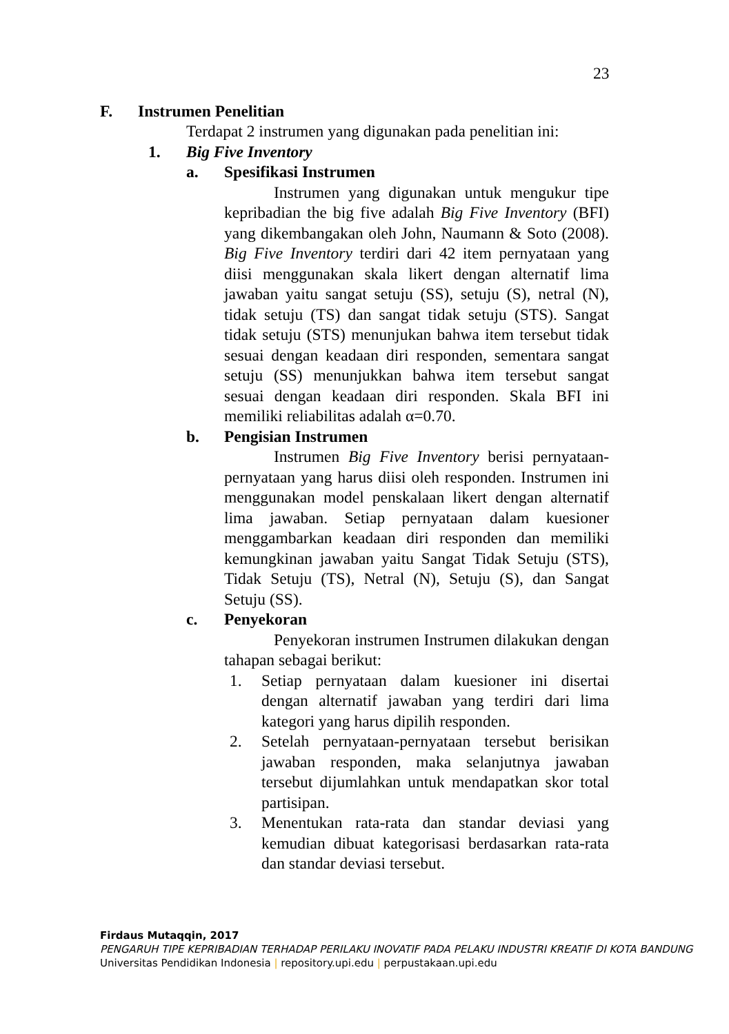23
F. Instrumen Penelitian
Terdapat 2 instrumen yang digunakan pada penelitian ini:
1. Big Five Inventory
a. Spesifikasi Instrumen
Instrumen yang digunakan untuk mengukur tipe kepribadian the big five adalah Big Five Inventory (BFI) yang dikembangakan oleh John, Naumann & Soto (2008). Big Five Inventory terdiri dari 42 item pernyataan yang diisi menggunakan skala likert dengan alternatif lima jawaban yaitu sangat setuju (SS), setuju (S), netral (N), tidak setuju (TS) dan sangat tidak setuju (STS). Sangat tidak setuju (STS) menunjukan bahwa item tersebut tidak sesuai dengan keadaan diri responden, sementara sangat setuju (SS) menunjukkan bahwa item tersebut sangat sesuai dengan keadaan diri responden. Skala BFI ini memiliki reliabilitas adalah α=0.70.
b. Pengisian Instrumen
Instrumen Big Five Inventory berisi pernyataan-pernyataan yang harus diisi oleh responden. Instrumen ini menggunakan model penskalaan likert dengan alternatif lima jawaban. Setiap pernyataan dalam kuesioner menggambarkan keadaan diri responden dan memiliki kemungkinan jawaban yaitu Sangat Tidak Setuju (STS), Tidak Setuju (TS), Netral (N), Setuju (S), dan Sangat Setuju (SS).
c. Penyekoran
Penyekoran instrumen Instrumen dilakukan dengan tahapan sebagai berikut:
1. Setiap pernyataan dalam kuesioner ini disertai dengan alternatif jawaban yang terdiri dari lima kategori yang harus dipilih responden.
2. Setelah pernyataan-pernyataan tersebut berisikan jawaban responden, maka selanjutnya jawaban tersebut dijumlahkan untuk mendapatkan skor total partisipan.
3. Menentukan rata-rata dan standar deviasi yang kemudian dibuat kategorisasi berdasarkan rata-rata dan standar deviasi tersebut.
Firdaus Mutaqqin, 2017
PENGARUH TIPE KEPRIBADIAN TERHADAP PERILAKU INOVATIF PADA PELAKU INDUSTRI KREATIF DI KOTA BANDUNG
Universitas Pendidikan Indonesia | repository.upi.edu | perpustakaan.upi.edu